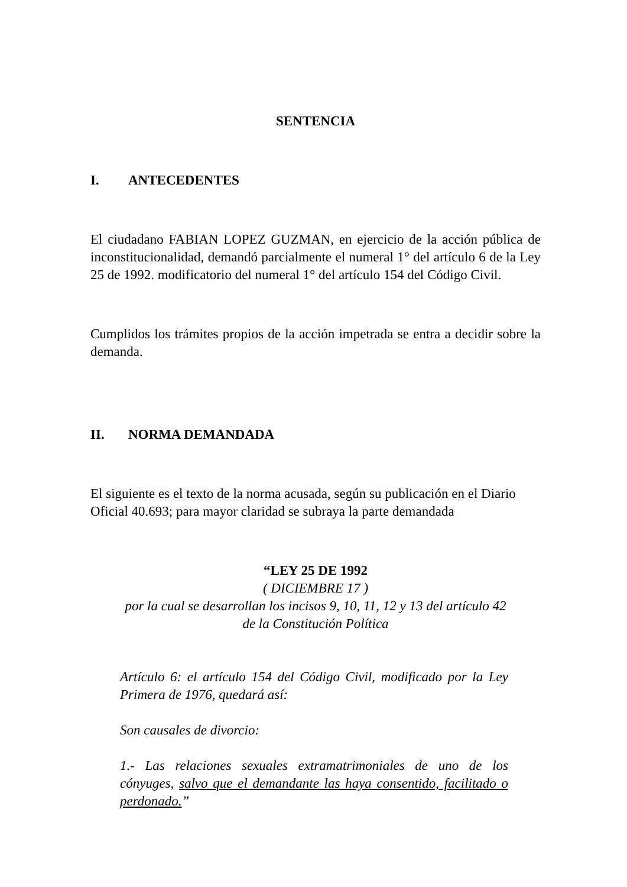SENTENCIA
I. ANTECEDENTES
El ciudadano FABIAN LOPEZ GUZMAN, en ejercicio de la acción pública de inconstitucionalidad, demandó parcialmente el numeral 1° del artículo 6 de la Ley 25 de 1992. modificatorio del numeral 1° del artículo 154 del Código Civil.
Cumplidos los trámites propios de la acción impetrada se entra a decidir sobre la demanda.
II. NORMA DEMANDADA
El siguiente es el texto de la norma acusada, según su publicación en el Diario Oficial 40.693; para mayor claridad se subraya la parte demandada
“LEY 25 DE 1992
( DICIEMBRE 17 )
por la cual se desarrollan los incisos 9, 10, 11, 12 y 13 del artículo 42 de la Constitución Política
Artículo 6: el artículo 154 del Código Civil, modificado por la Ley Primera de 1976, quedará así:
Son causales de divorcio:
1.- Las relaciones sexuales extramatrimoniales de uno de los cónyuges, salvo que el demandante las haya consentido, facilitado o perdonado.”